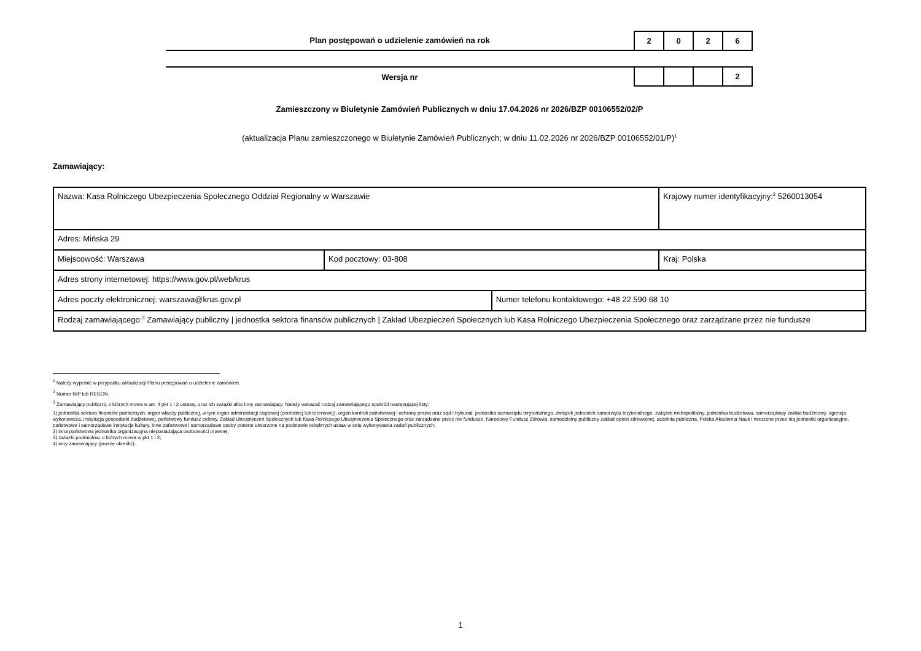Plan postępowań o udzielenie zamówień na rok
| 2 | 0 | 2 | 6 |
Wersja nr
| | | | 2 |
Zamieszczony w Biuletynie Zamówień Publicznych w dniu 17.04.2026 nr 2026/BZP 00106552/02/P
(aktualizacja Planu zamieszczonego w Biuletynie Zamówień Publicznych; w dniu 11.02.2026 nr 2026/BZP 00106552/01/P)<sup>1</sup>
Zamawiający:
| Nazwa: Kasa Rolniczego Ubezpieczenia Społecznego Oddział Regionalny w Warszawie | | | Krajowy numer identyfikacyjny:<sup>2</sup> 5260013054 |
| Adres: Mińska 29 | | | |
| Miejscowość: Warszawa | Kod pocztowy: 03-808 | | Kraj: Polska |
| Adres strony internetowej: https://www.gov.pl/web/krus | | | |
| Adres poczty elektronicznej: warszawa@krus.gov.pl | | Numer telefonu kontaktowego: +48 22 590 68 10 | |
| Rodzaj zamawiającego:<sup>3</sup> Zamawiający publiczny / jednostka sektora finansów publicznych / Zakład Ubezpieczeń Społecznych lub Kasa Rolniczego Ubezpieczenia Społecznego oraz zarządzane przez nie fundusze | | | |
<sup>1</sup> Należy wypełnić w przypadku aktualizacji Planu postępowań o udzielenie zamówień.
<sup>2</sup> Numer NIP lub REGON.
<sup>3</sup> Zamawiający publiczni, o których mowa w art. 4 pkt 1 i 2 ustawy, oraz ich związki albo inny zamawiający. Należy wskazać rodzaj zamawiającego spośród następującej listy:
1) jednostka sektora finansów publicznych: organ władzy publicznej, w tym organ administracji rządowej (centralnej lub terenowej), organ kontroli państwowej i ochrony prawa oraz sąd i trybunał, jednostka samorządu terytorialnego, związek jednostek samorządu terytorialnego, związek metropolitalny, jednostka budżetowa, samorządowy zakład budżetowy, agencja wykonawcza, instytucja gospodarki budżetowej, państwowy fundusz celowy, Zakład Ubezpieczeń Społecznych lub Kasa Rolniczego Ubezpieczenia Społecznego oraz zarządzane przez nie fundusze, Narodowy Fundusz Zdrowia, samodzielny publiczny zakład opieki zdrowotnej, uczelnia publiczna, Polska Akademia Nauk i tworzone przez nią jednostki organizacyjne, państwowe i samorządowe instytucje kultury, inne państwowe i samorządowe osoby prawne utworzone na podstawie odrębnych ustaw w celu wykonywania zadań publicznych;
2) inna państwowa jednostka organizacyjna nieposiadająca osobowości prawnej;
3) związki podmiotów, o których mowa w pkt 1 i 2;
4) inny zamawiający (proszę określić).
1